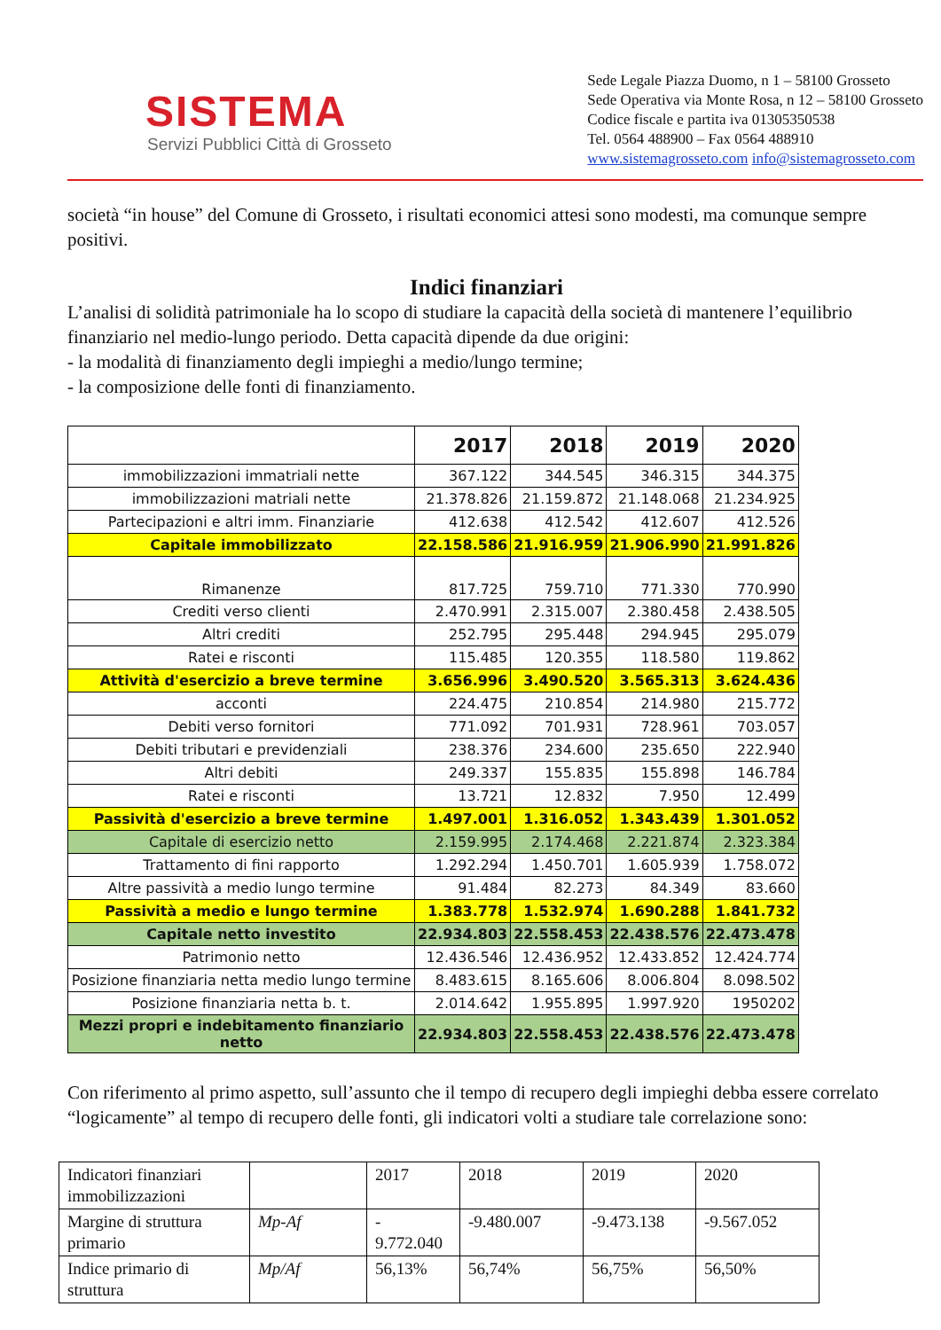SISTEMA
Servizi Pubblici Città di Grosseto
Sede Legale Piazza Duomo, n 1 – 58100 Grosseto
Sede Operativa via Monte Rosa, n 12 – 58100 Grosseto
Codice fiscale e partita iva 01305350538
Tel. 0564 488900 – Fax 0564 488910
www.sistemagrosseto.com info@sistemagrosseto.com
società “in house” del Comune di Grosseto, i risultati economici attesi sono modesti, ma comunque sempre positivi.
Indici finanziari
L’analisi di solidità patrimoniale ha lo scopo di studiare la capacità della società di mantenere l’equilibrio finanziario nel medio-lungo periodo. Detta capacità dipende da due origini:
- la modalità di finanziamento degli impieghi a medio/lungo termine;
- la composizione delle fonti di finanziamento.
| | 2017 | 2018 | 2019 | 2020 |
| --- | --- | --- | --- | --- |
| immobilizzazioni immatriali nette | 367.122 | 344.545 | 346.315 | 344.375 |
| immobilizzazioni matriali nette | 21.378.826 | 21.159.872 | 21.148.068 | 21.234.925 |
| Partecipazioni e altri imm. Finanziarie | 412.638 | 412.542 | 412.607 | 412.526 |
| Capitale immobilizzato | 22.158.586 | 21.916.959 | 21.906.990 | 21.991.826 |
| Rimanenze | 817.725 | 759.710 | 771.330 | 770.990 |
| Crediti verso clienti | 2.470.991 | 2.315.007 | 2.380.458 | 2.438.505 |
| Altri crediti | 252.795 | 295.448 | 294.945 | 295.079 |
| Ratei e risconti | 115.485 | 120.355 | 118.580 | 119.862 |
| Attività d'esercizio a breve termine | 3.656.996 | 3.490.520 | 3.565.313 | 3.624.436 |
| acconti | 224.475 | 210.854 | 214.980 | 215.772 |
| Debiti verso fornitori | 771.092 | 701.931 | 728.961 | 703.057 |
| Debiti tributari e previdenziali | 238.376 | 234.600 | 235.650 | 222.940 |
| Altri debiti | 249.337 | 155.835 | 155.898 | 146.784 |
| Ratei e risconti | 13.721 | 12.832 | 7.950 | 12.499 |
| Passività d'esercizio a breve termine | 1.497.001 | 1.316.052 | 1.343.439 | 1.301.052 |
| Capitale di esercizio netto | 2.159.995 | 2.174.468 | 2.221.874 | 2.323.384 |
| Trattamento di fini rapporto | 1.292.294 | 1.450.701 | 1.605.939 | 1.758.072 |
| Altre passività a medio lungo termine | 91.484 | 82.273 | 84.349 | 83.660 |
| Passività a medio e lungo termine | 1.383.778 | 1.532.974 | 1.690.288 | 1.841.732 |
| Capitale netto investito | 22.934.803 | 22.558.453 | 22.438.576 | 22.473.478 |
| Patrimonio netto | 12.436.546 | 12.436.952 | 12.433.852 | 12.424.774 |
| Posizione finanziaria netta medio lungo termine | 8.483.615 | 8.165.606 | 8.006.804 | 8.098.502 |
| Posizione finanziaria netta b. t. | 2.014.642 | 1.955.895 | 1.997.920 | 1950202 |
| Mezzi propri e indebitamento finanziario netto | 22.934.803 | 22.558.453 | 22.438.576 | 22.473.478 |
Con riferimento al primo aspetto, sull’assunto che il tempo di recupero degli impieghi debba essere correlato “logicamente” al tempo di recupero delle fonti, gli indicatori volti a studiare tale correlazione sono:
| Indicatori finanziari immobilizzazioni | | 2017 | 2018 | 2019 | 2020 |
| Margine di struttura primario | Mp-Af | - 9.772.040 | -9.480.007 | -9.473.138 | -9.567.052 |
| Indice primario di struttura | Mp/Af | 56,13% | 56,74% | 56,75% | 56,50% |